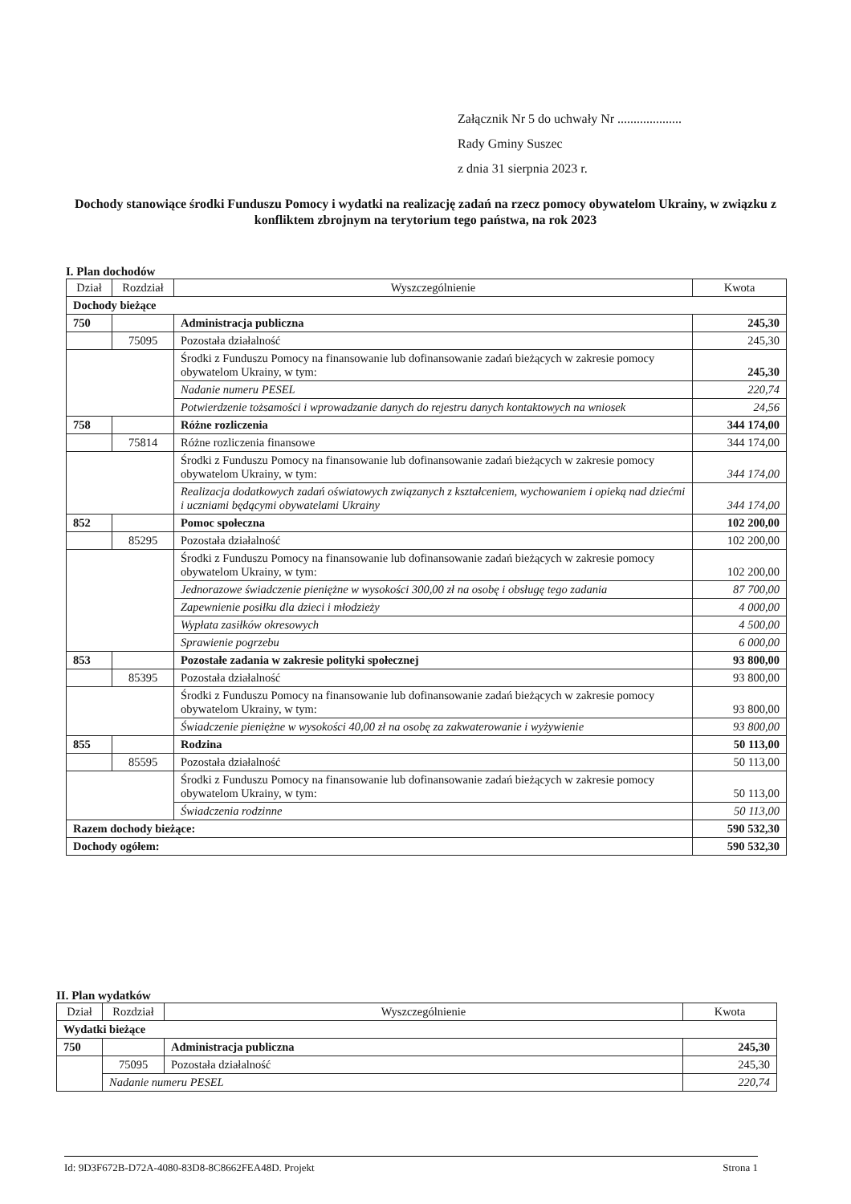Załącznik Nr 5 do uchwały Nr ....................
Rady Gminy Suszec
z dnia 31 sierpnia 2023 r.
Dochody stanowiące środki Funduszu Pomocy i wydatki na realizację zadań na rzecz pomocy obywatelom Ukrainy, w związku z konfliktem zbrojnym na terytorium tego państwa, na rok 2023
I. Plan dochodów
| Dział | Rozdział | Wyszczególnienie | Kwota |
| --- | --- | --- | --- |
| Dochody bieżące | | | |
| 750 | | Administracja publiczna | 245,30 |
| | 75095 | Pozostała działalność | 245,30 |
| | | Środki z Funduszu Pomocy na finansowanie lub dofinansowanie zadań bieżących w zakresie pomocy obywatelom Ukrainy, w tym: | 245,30 |
| | | Nadanie numeru PESEL | 220,74 |
| | | Potwierdzenie tożsamości i wprowadzanie danych do rejestru danych kontaktowych na wniosek | 24,56 |
| 758 | | Różne rozliczenia | 344 174,00 |
| | 75814 | Różne rozliczenia finansowe | 344 174,00 |
| | | Środki z Funduszu Pomocy na finansowanie lub dofinansowanie zadań bieżących w zakresie pomocy obywatelom Ukrainy, w tym: | 344 174,00 |
| | | Realizacja dodatkowych zadań oświatowych związanych z kształceniem, wychowaniem i opieką nad dziećmi i uczniami będącymi obywatelami Ukrainy | 344 174,00 |
| 852 | | Pomoc społeczna | 102 200,00 |
| | 85295 | Pozostała działalność | 102 200,00 |
| | | Środki z Funduszu Pomocy na finansowanie lub dofinansowanie zadań bieżących w zakresie pomocy obywatelom Ukrainy, w tym: | 102 200,00 |
| | | Jednorazowe świadczenie pieniężne w wysokości 300,00 zł na osobę i obsługę tego zadania | 87 700,00 |
| | | Zapewnienie posiłku dla dzieci i młodzieży | 4 000,00 |
| | | Wypłata zasiłków okresowych | 4 500,00 |
| | | Sprawienie pogrzebu | 6 000,00 |
| 853 | | Pozostałe zadania w zakresie polityki społecznej | 93 800,00 |
| | 85395 | Pozostała działalność | 93 800,00 |
| | | Środki z Funduszu Pomocy na finansowanie lub dofinansowanie zadań bieżących w zakresie pomocy obywatelom Ukrainy, w tym: | 93 800,00 |
| | | Świadczenie pieniężne w wysokości 40,00 zł na osobę za zakwaterowanie i wyżywienie | 93 800,00 |
| 855 | | Rodzina | 50 113,00 |
| | 85595 | Pozostała działalność | 50 113,00 |
| | | Środki z Funduszu Pomocy na finansowanie lub dofinansowanie zadań bieżących w zakresie pomocy obywatelom Ukrainy, w tym: | 50 113,00 |
| | | Świadczenia rodzinne | 50 113,00 |
| Razem dochody bieżące: | | | 590 532,30 |
| Dochody ogółem: | | | 590 532,30 |
II. Plan wydatków
| Dział | Rozdział | Wyszczególnienie | Kwota |
| --- | --- | --- | --- |
| Wydatki bieżące | | | |
| 750 | | Administracja publiczna | 245,30 |
| | 75095 | Pozostała działalność | 245,30 |
| | Nadanie numeru PESEL | | 220,74 |
Id: 9D3F672B-D72A-4080-83D8-8C8662FEA48D. Projekt Strona 1